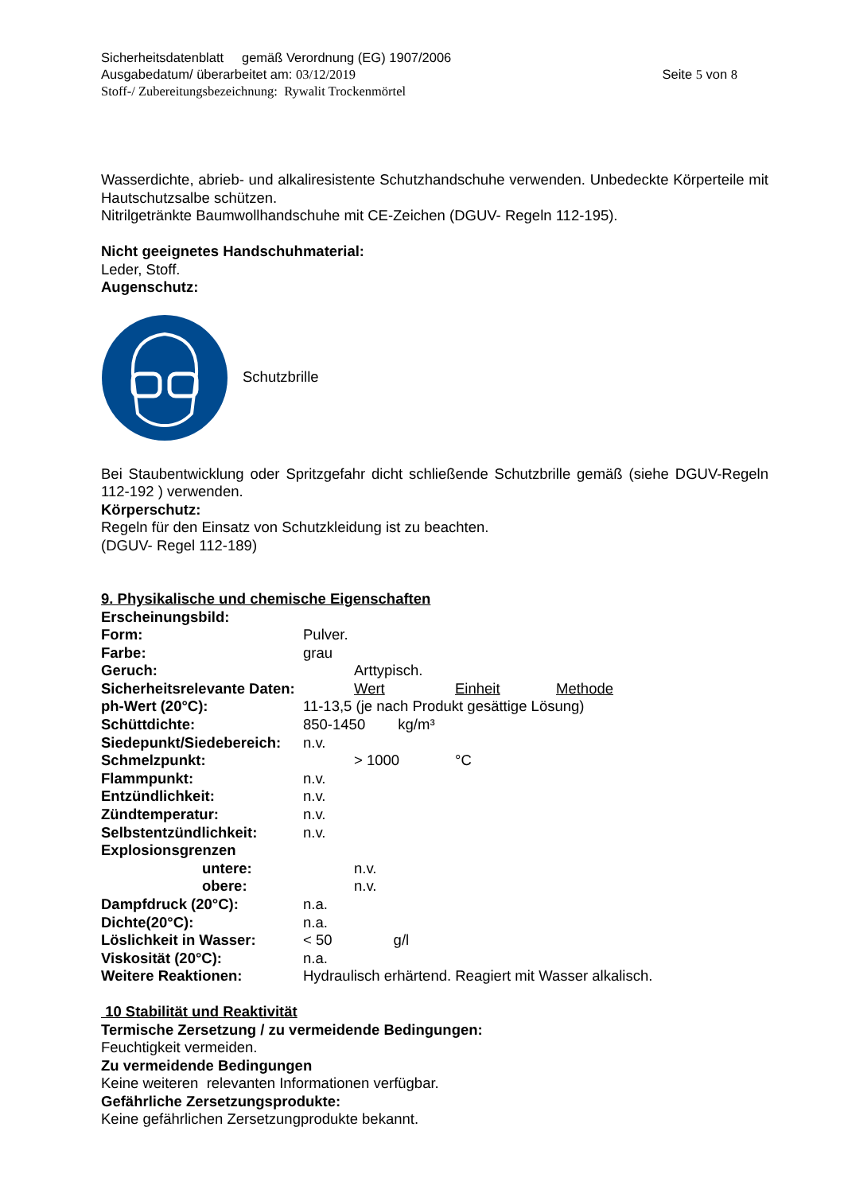Sicherheitsdatenblatt gemäß Verordnung (EG) 1907/2006
Ausgabedatum/ überarbeitet am: 03/12/2019 Seite 5 von 8
Stoff-/ Zubereitungsbezeichnung: Rywalit Trockenmörtel
Wasserdichte, abrieb- und alkaliresistente Schutzhandschuhe verwenden. Unbedeckte Körperteile mit Hautschutzsalbe schützen.
Nitrilgetränkte Baumwollhandschuhe mit CE-Zeichen (DGUV- Regeln 112-195).
Nicht geeignetes Handschuhmaterial:
Leder, Stoff.
Augenschutz:
Schutzbrille
Bei Staubentwicklung oder Spritzgefahr dicht schließende Schutzbrille gemäß (siehe DGUV-Regeln 112-192 ) verwenden.
Körperschutz:
Regeln für den Einsatz von Schutzkleidung ist zu beachten.
(DGUV- Regel 112-189)
9. Physikalische und chemische Eigenschaften
| Erscheinungsbild: | | | | |
| Form: | Pulver. | | | |
| Farbe: | grau | | | |
| Geruch: | | Arttypisch. | | |
| Sicherheitsrelevante Daten: | | Wert | Einheit | Methode |
| ph-Wert (20°C): | 11-13,5 (je nach Produkt gesättige Lösung) | | | |
| Schüttdichte: | 850-1450 kg/m³ | | | |
| Siedepunkt/Siedebereich: | n.v. | | | |
| Schmelzpunkt: | | > 1000 | °C | |
| Flammpunkt: | n.v. | | | |
| Entzündlichkeit: | n.v. | | | |
| Zündtemperatur: | n.v. | | | |
| Selbstentzündlichkeit: | n.v. | | | |
| Explosionsgrenzen | | | | |
| untere: | | n.v. | | |
| obere: | | n.v. | | |
| Dampfdruck (20°C): | n.a. | | | |
| Dichte(20°C): | n.a. | | | |
| Löslichkeit in Wasser: | < 50 g/l | | | |
| Viskosität (20°C): | n.a. | | | |
| Weitere Reaktionen: | Hydraulisch erhärtend. Reagiert mit Wasser alkalisch. | | | |
10 Stabilität und Reaktivität
Termische Zersetzung / zu vermeidende Bedingungen:
Feuchtigkeit vermeiden.
Zu vermeidende Bedingungen
Keine weiteren relevanten Informationen verfügbar.
Gefährliche Zersetzungsprodukte:
Keine gefährlichen Zersetzungprodukte bekannt.